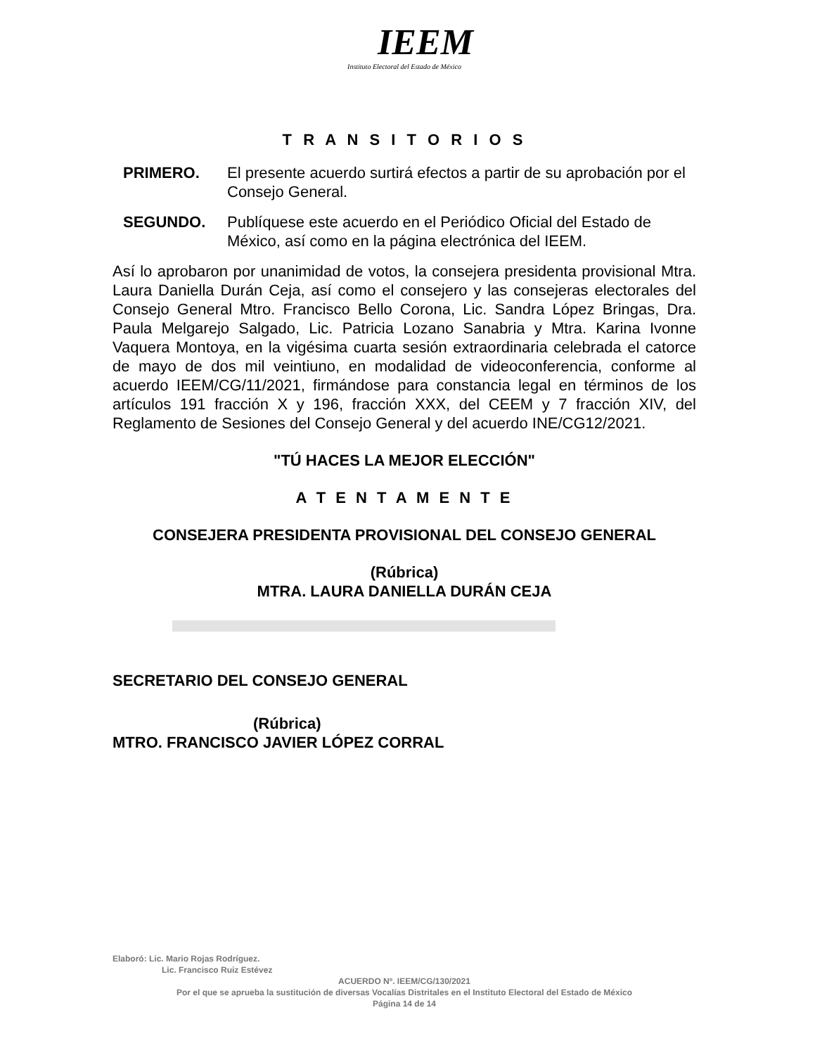IEEM
Instituto Electoral del Estado de México
T R A N S I T O R I O S
PRIMERO. El presente acuerdo surtirá efectos a partir de su aprobación por el Consejo General.
SEGUNDO. Publíquese este acuerdo en el Periódico Oficial del Estado de México, así como en la página electrónica del IEEM.
Así lo aprobaron por unanimidad de votos, la consejera presidenta provisional Mtra. Laura Daniella Durán Ceja, así como el consejero y las consejeras electorales del Consejo General Mtro. Francisco Bello Corona, Lic. Sandra López Bringas, Dra. Paula Melgarejo Salgado, Lic. Patricia Lozano Sanabria y Mtra. Karina Ivonne Vaquera Montoya, en la vigésima cuarta sesión extraordinaria celebrada el catorce de mayo de dos mil veintiuno, en modalidad de videoconferencia, conforme al acuerdo IEEM/CG/11/2021, firmándose para constancia legal en términos de los artículos 191 fracción X y 196, fracción XXX, del CEEM y 7 fracción XIV, del Reglamento de Sesiones del Consejo General y del acuerdo INE/CG12/2021.
"TÚ HACES LA MEJOR ELECCIÓN"
A T E N T A M E N T E
CONSEJERA PRESIDENTA PROVISIONAL DEL CONSEJO GENERAL
(Rúbrica)
MTRA. LAURA DANIELLA DURÁN CEJA
SECRETARIO DEL CONSEJO GENERAL
(Rúbrica)
MTRO. FRANCISCO JAVIER LÓPEZ CORRAL
Elaboró: Lic. Mario Rojas Rodríguez.
Lic. Francisco Ruiz Estévez
ACUERDO Nº. IEEM/CG/130/2021
Por el que se aprueba la sustitución de diversas Vocalías Distritales en el Instituto Electoral del Estado de México
Página 14 de 14